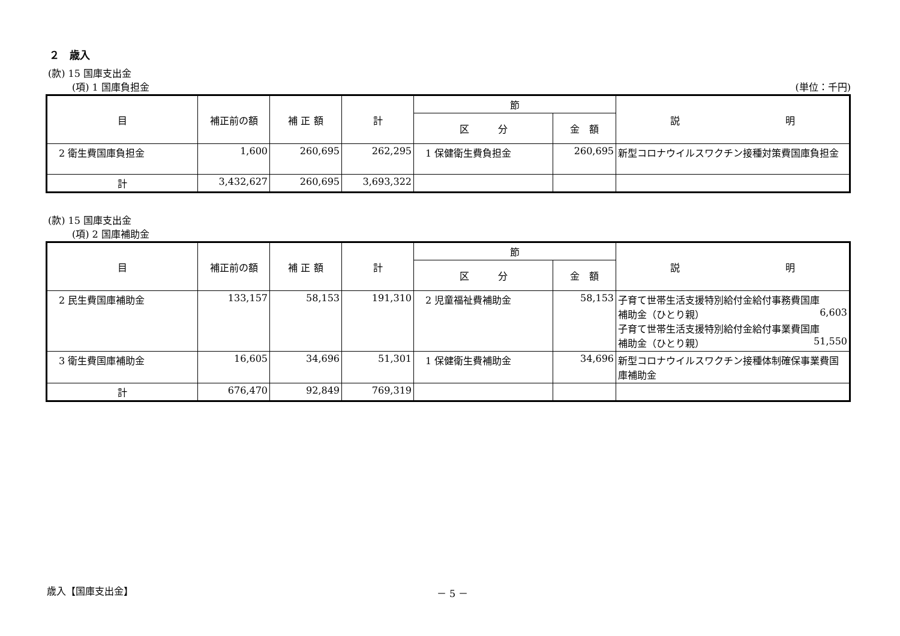２　歳入
(款) 15 国庫支出金
(項) 1 国庫負担金 (単位：千円)
| 目 | 補正前の額 | 補 正 額 | 計 | 節 | | 説 明 |
| --- | --- | --- | --- | --- | --- | --- |
| | | | | 区 分 | 金 額 | |
| 2 衛生費国庫負担金 | 1,600 | 260,695 | 262,295 | 1 保健衛生費負担金 | 260,695 | 新型コロナウイルスワクチン接種対策費国庫負担金 |
| 計 | 3,432,627 | 260,695 | 3,693,322 | | | |
(款) 15 国庫支出金
(項) 2 国庫補助金
| 目 | 補正前の額 | 補 正 額 | 計 | 節 | | 説 明 |
| --- | --- | --- | --- | --- | --- | --- |
| | | | | 区 分 | 金 額 | |
| 2 民生費国庫補助金 | 133,157 | 58,153 | 191,310 | 2 児童福祉費補助金 | 58,153 | 子育て世帯生活支援特別給付金給付事務費国庫 補助金（ひとり親） 6,603 子育て世帯生活支援特別給付金給付事業費国庫 補助金（ひとり親） 51,550 |
| 3 衛生費国庫補助金 | 16,605 | 34,696 | 51,301 | 1 保健衛生費補助金 | 34,696 | 新型コロナウイルスワクチン接種体制確保事業費国庫補助金 |
| 計 | 676,470 | 92,849 | 769,319 | | | |
歳入【国庫支出金】 － 5 －